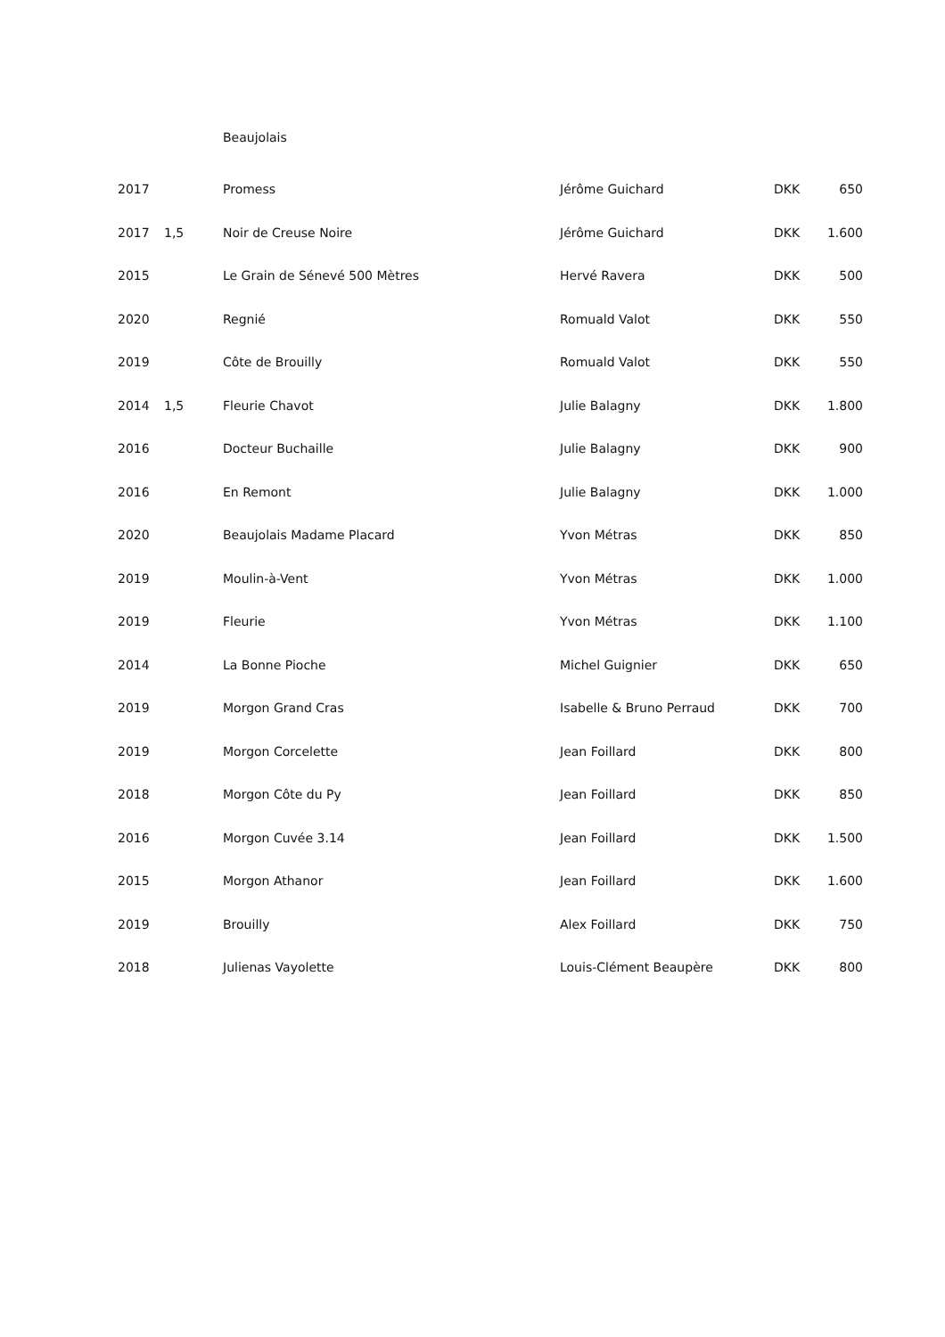Beaujolais
| 2017 | | Promess | Jérôme Guichard | DKK | 650 |
| 2017 | 1,5 | Noir de Creuse Noire | Jérôme Guichard | DKK | 1.600 |
| 2015 | | Le Grain de Sénevé 500 Mètres | Hervé Ravera | DKK | 500 |
| 2020 | | Regnié | Romuald Valot | DKK | 550 |
| 2019 | | Côte de Brouilly | Romuald Valot | DKK | 550 |
| 2014 | 1,5 | Fleurie Chavot | Julie Balagny | DKK | 1.800 |
| 2016 | | Docteur Buchaille | Julie Balagny | DKK | 900 |
| 2016 | | En Remont | Julie Balagny | DKK | 1.000 |
| 2020 | | Beaujolais Madame Placard | Yvon Métras | DKK | 850 |
| 2019 | | Moulin-à-Vent | Yvon Métras | DKK | 1.000 |
| 2019 | | Fleurie | Yvon Métras | DKK | 1.100 |
| 2014 | | La Bonne Pioche | Michel Guignier | DKK | 650 |
| 2019 | | Morgon Grand Cras | Isabelle & Bruno Perraud | DKK | 700 |
| 2019 | | Morgon Corcelette | Jean Foillard | DKK | 800 |
| 2018 | | Morgon Côte du Py | Jean Foillard | DKK | 850 |
| 2016 | | Morgon Cuvée 3.14 | Jean Foillard | DKK | 1.500 |
| 2015 | | Morgon Athanor | Jean Foillard | DKK | 1.600 |
| 2019 | | Brouilly | Alex Foillard | DKK | 750 |
| 2018 | | Julienas Vayolette | Louis-Clément Beaupère | DKK | 800 |